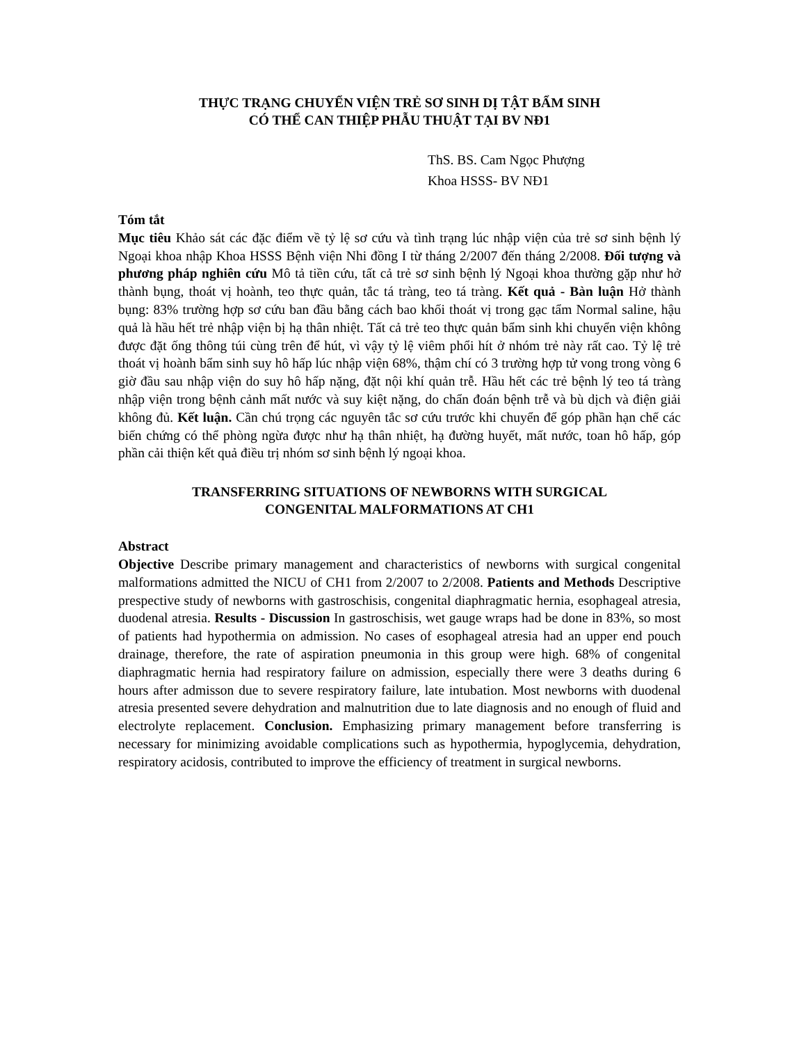THỰC TRẠNG CHUYỂN VIỆN TRẺ SƠ SINH DỊ TẬT BẨM SINH
CÓ THỂ CAN THIỆP PHẪU THUẬT TẠI BV NĐ1
ThS. BS. Cam Ngọc Phượng
Khoa HSSS- BV NĐ1
Tóm tắt
Mục tiêu Khảo sát các đặc điểm về tỷ lệ sơ cứu và tình trạng lúc nhập viện của trẻ sơ sinh bệnh lý Ngoại khoa nhập Khoa HSSS Bệnh viện Nhi đồng I từ tháng 2/2007 đến tháng 2/2008. Đối tượng và phương pháp nghiên cứu Mô tả tiền cứu, tất cả trẻ sơ sinh bệnh lý Ngoại khoa thường gặp như hở thành bụng, thoát vị hoành, teo thực quản, tắc tá tràng, teo tá tràng. Kết quả - Bàn luận Hở thành bụng: 83% trường hợp sơ cứu ban đầu bằng cách bao khối thoát vị trong gạc tẩm Normal saline, hậu quả là hầu hết trẻ nhập viện bị hạ thân nhiệt. Tất cả trẻ teo thực quản bẩm sinh khi chuyển viện không được đặt ống thông túi cùng trên để hút, vì vậy tỷ lệ viêm phổi hít ở nhóm trẻ này rất cao. Tỷ lệ trẻ thoát vị hoành bẩm sinh suy hô hấp lúc nhập viện 68%, thậm chí có 3 trường hợp tử vong trong vòng 6 giờ đầu sau nhập viện do suy hô hấp nặng, đặt nội khí quản trễ. Hầu hết các trẻ bệnh lý teo tá tràng nhập viện trong bệnh cảnh mất nước và suy kiệt nặng, do chẩn đoán bệnh trễ và bù dịch và điện giải không đủ. Kết luận. Cần chú trọng các nguyên tắc sơ cứu trước khi chuyển để góp phần hạn chế các biến chứng có thể phòng ngừa được như hạ thân nhiệt, hạ đường huyết, mất nước, toan hô hấp, góp phần cải thiện kết quả điều trị nhóm sơ sinh bệnh lý ngoại khoa.
TRANSFERRING SITUATIONS OF NEWBORNS WITH SURGICAL
CONGENITAL MALFORMATIONS AT CH1
Abstract
Objective Describe primary management and characteristics of newborns with surgical congenital malformations admitted the NICU of CH1 from 2/2007 to 2/2008. Patients and Methods Descriptive prespective study of newborns with gastroschisis, congenital diaphragmatic hernia, esophageal atresia, duodenal atresia. Results - Discussion In gastroschisis, wet gauge wraps had be done in 83%, so most of patients had hypothermia on admission. No cases of esophageal atresia had an upper end pouch drainage, therefore, the rate of aspiration pneumonia in this group were high. 68% of congenital diaphragmatic hernia had respiratory failure on admission, especially there were 3 deaths during 6 hours after admisson due to severe respiratory failure, late intubation. Most newborns with duodenal atresia presented severe dehydration and malnutrition due to late diagnosis and no enough of fluid and electrolyte replacement. Conclusion. Emphasizing primary management before transferring is necessary for minimizing avoidable complications such as hypothermia, hypoglycemia, dehydration, respiratory acidosis, contributed to improve the efficiency of treatment in surgical newborns.